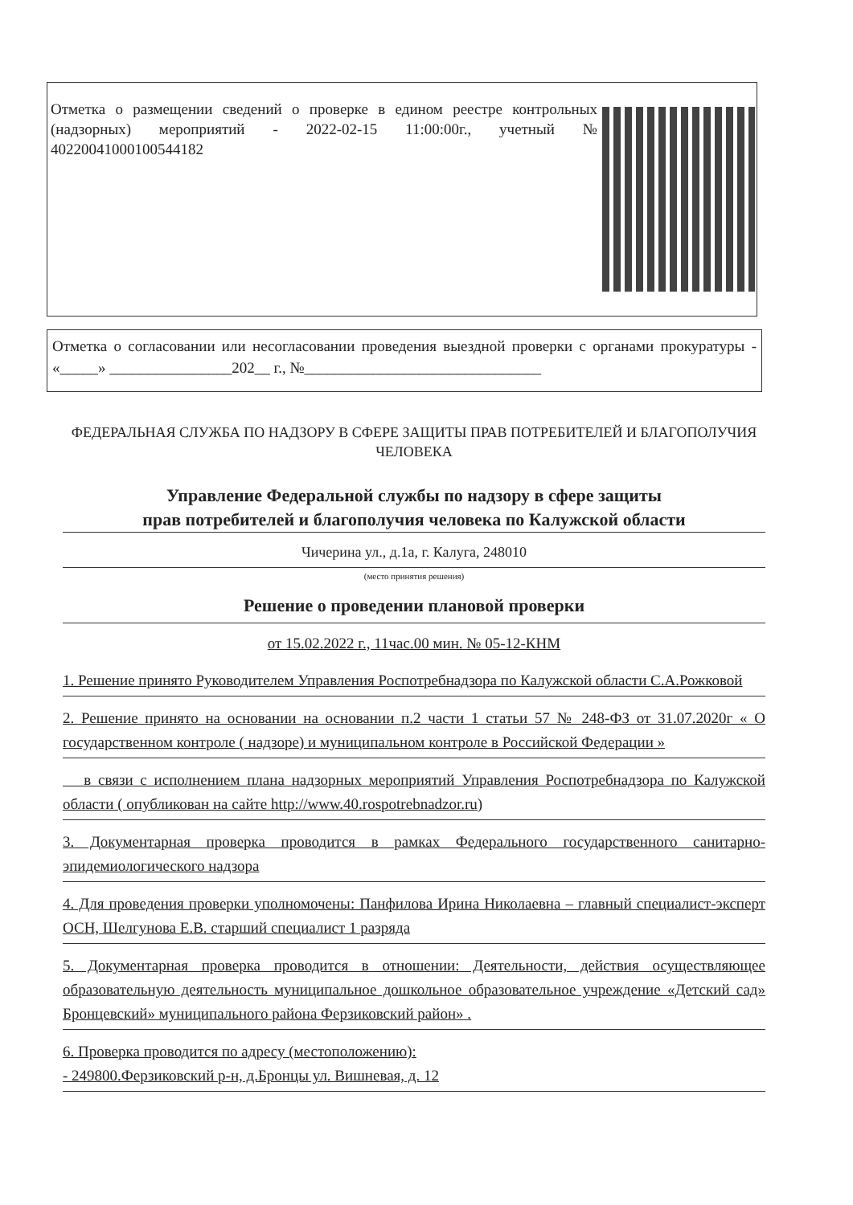Отметка о размещении сведений о проверке в едином реестре контрольных (надзорных) мероприятий - 2022-02-15 11:00:00г., учетный № 40220041000100544182
Отметка о согласовании или несогласовании проведения выездной проверки с органами прокуратуры - «_____» ________________202__ г., №_______________________________
ФЕДЕРАЛЬНАЯ СЛУЖБА ПО НАДЗОРУ В СФЕРЕ ЗАЩИТЫ ПРАВ ПОТРЕБИТЕЛЕЙ И БЛАГОПОЛУЧИЯ ЧЕЛОВЕКА
Управление Федеральной службы по надзору в сфере защиты
прав потребителей и благополучия человека по Калужской области
Чичерина ул., д.1а, г. Калуга, 248010
(место принятия решения)
Решение о проведении плановой проверки
от 15.02.2022 г., 11час.00 мин. № 05-12-КНМ
1. Решение принято Руководителем Управления Роспотребнадзора по Калужской области С.А.Рожковой
2. Решение принято на основании на основании п.2 части 1 статьи 57 № 248-ФЗ от 31.07.2020г « О государственном контроле ( надзоре) и муниципальном контроле в Российской Федерации »
в связи с исполнением плана надзорных мероприятий Управления Роспотребнадзора по Калужской области ( опубликован на сайте http://www.40.rospotrebnadzor.ru)
3. Документарная проверка проводится в рамках Федерального государственного санитарно-эпидемиологического надзора
4. Для проведения проверки уполномочены: Панфилова Ирина Николаевна – главный специалист-эксперт ОСН, Шелгунова Е.В. старший специалист 1 разряда
5. Документарная проверка проводится в отношении: Деятельности, действия осуществляющее образовательную деятельность муниципальное дошкольное образовательное учреждение «Детский сад» Бронцевский» муниципального района Ферзиковский район» .
6. Проверка проводится по адресу (местоположению):
- 249800.Ферзиковский р-н, д.Бронцы ул. Вишневая, д. 12